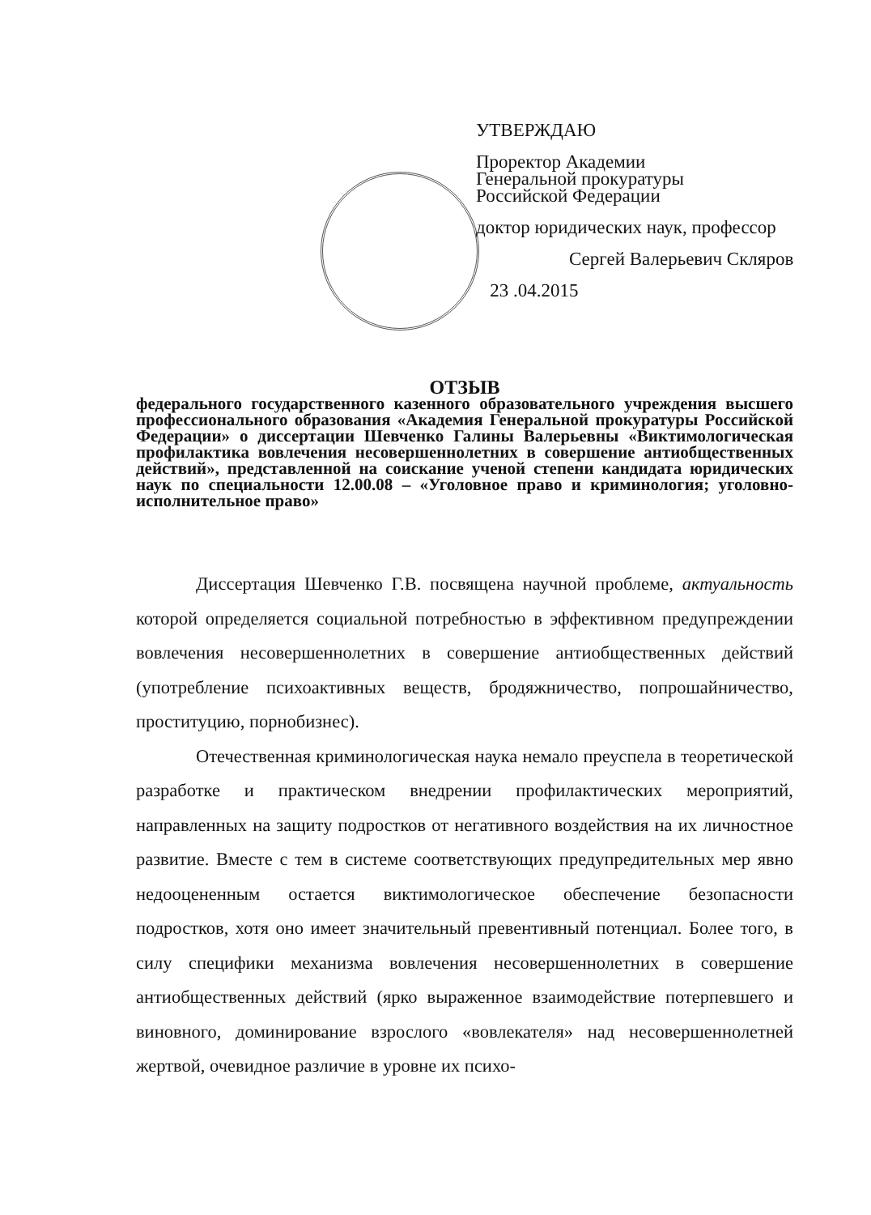УТВЕРЖДАЮ
Проректор Академии
Генеральной прокуратуры
Российской Федерации
доктор юридических наук, профессор
Сергей Валерьевич Скляров
23 .04.2015
ОТЗЫВ
федерального государственного казенного образовательного учреждения высшего профессионального образования «Академия Генеральной прокуратуры Российской Федерации» о диссертации Шевченко Галины Валерьевны «Виктимологическая профилактика вовлечения несовершеннолетних в совершение антиобщественных действий», представленной на соискание ученой степени кандидата юридических наук по специальности 12.00.08 – «Уголовное право и криминология; уголовно-исполнительное право»
Диссертация Шевченко Г.В. посвящена научной проблеме, актуальность которой определяется социальной потребностью в эффективном предупреждении вовлечения несовершеннолетних в совершение антиобщественных действий (употребление психоактивных веществ, бродяжничество, попрошайничество, проституцию, порнобизнес).
Отечественная криминологическая наука немало преуспела в теоретической разработке и практическом внедрении профилактических мероприятий, направленных на защиту подростков от негативного воздействия на их личностное развитие. Вместе с тем в системе соответствующих предупредительных мер явно недооцененным остается виктимологическое обеспечение безопасности подростков, хотя оно имеет значительный превентивный потенциал. Более того, в силу специфики механизма вовлечения несовершеннолетних в совершение антиобщественных действий (ярко выраженное взаимодействие потерпевшего и виновного, доминирование взрослого «вовлекателя» над несовершеннолетней жертвой, очевидное различие в уровне их психо-